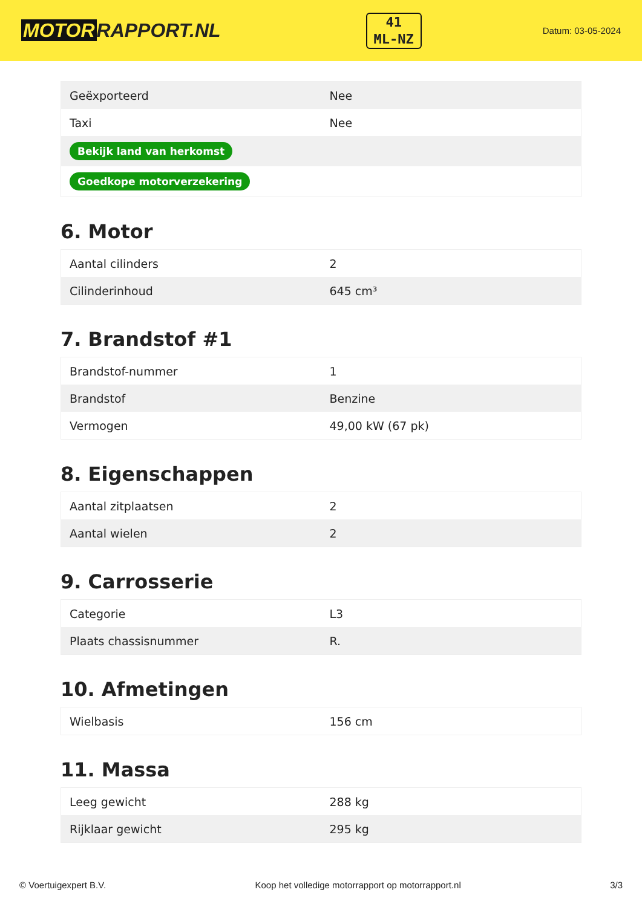MOTOR RAPPORT.NL
41
ML-NZ
Datum: 03-05-2024
| Geëxporteerd | Nee |
| Taxi | Nee |
| Bekijk land van herkomst | |
| Goedkope motorverzekering | |
6. Motor
| Aantal cilinders | 2 |
| Cilinderinhoud | 645 cm³ |
7. Brandstof #1
| Brandstof-nummer | 1 |
| Brandstof | Benzine |
| Vermogen | 49,00 kW (67 pk) |
8. Eigenschappen
| Aantal zitplaatsen | 2 |
| Aantal wielen | 2 |
9. Carrosserie
| Categorie | L3 |
| Plaats chassisnummer | R. |
10. Afmetingen
| Wielbasis | 156 cm |
11. Massa
| Leeg gewicht | 288 kg |
| Rijklaar gewicht | 295 kg |
© Voertuigexpert B.V. Koop het volledige motorrapport op motorrapport.nl 3/3